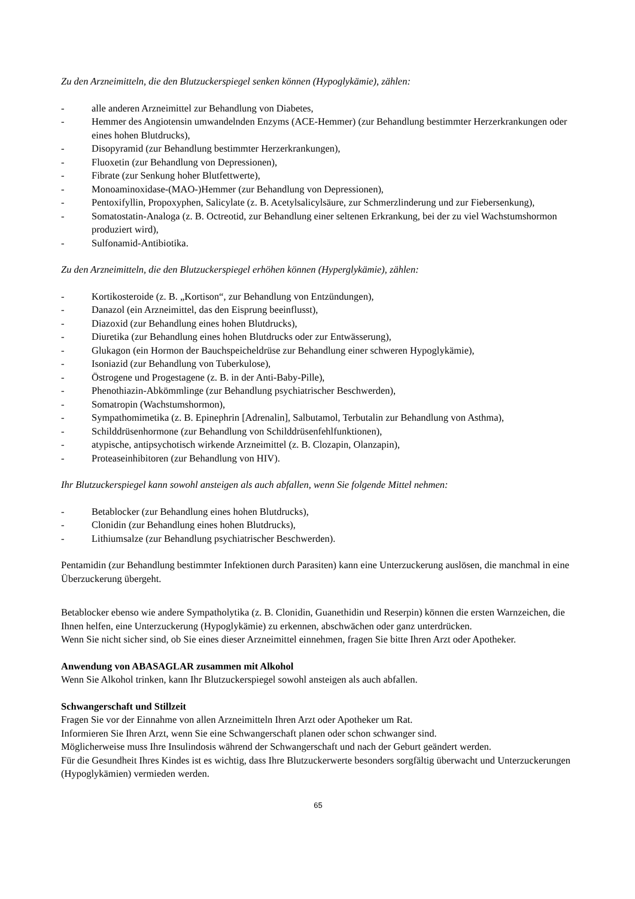Zu den Arzneimitteln, die den Blutzuckerspiegel senken können (Hypoglykämie), zählen:
- alle anderen Arzneimittel zur Behandlung von Diabetes,
- Hemmer des Angiotensin umwandelnden Enzyms (ACE-Hemmer) (zur Behandlung bestimmter Herzerkrankungen oder eines hohen Blutdrucks),
- Disopyramid (zur Behandlung bestimmter Herzerkrankungen),
- Fluoxetin (zur Behandlung von Depressionen),
- Fibrate (zur Senkung hoher Blutfettwerte),
- Monoaminoxidase-(MAO-)Hemmer (zur Behandlung von Depressionen),
- Pentoxifyllin, Propoxyphen, Salicylate (z. B. Acetylsalicylsäure, zur Schmerzlinderung und zur Fiebersenkung),
- Somatostatin-Analoga (z. B. Octreotid, zur Behandlung einer seltenen Erkrankung, bei der zu viel Wachstumshormon produziert wird),
- Sulfonamid-Antibiotika.
Zu den Arzneimitteln, die den Blutzuckerspiegel erhöhen können (Hyperglykämie), zählen:
- Kortikosteroide (z. B. „Kortison“, zur Behandlung von Entzündungen),
- Danazol (ein Arzneimittel, das den Eisprung beeinflusst),
- Diazoxid (zur Behandlung eines hohen Blutdrucks),
- Diuretika (zur Behandlung eines hohen Blutdrucks oder zur Entwässerung),
- Glukagon (ein Hormon der Bauchspeicheldrüse zur Behandlung einer schweren Hypoglykämie),
- Isoniazid (zur Behandlung von Tuberkulose),
- Östrogene und Progestagene (z. B. in der Anti-Baby-Pille),
- Phenothiazin-Abkömmlinge (zur Behandlung psychiatrischer Beschwerden),
- Somatropin (Wachstumshormon),
- Sympathomimetika (z. B. Epinephrin [Adrenalin], Salbutamol, Terbutalin zur Behandlung von Asthma),
- Schilddrüsenhormone (zur Behandlung von Schilddrüsenfehlfunktionen),
- atypische, antipsychotisch wirkende Arzneimittel (z. B. Clozapin, Olanzapin),
- Proteaseinhibitoren (zur Behandlung von HIV).
Ihr Blutzuckerspiegel kann sowohl ansteigen als auch abfallen, wenn Sie folgende Mittel nehmen:
- Betablocker (zur Behandlung eines hohen Blutdrucks),
- Clonidin (zur Behandlung eines hohen Blutdrucks),
- Lithiumsalze (zur Behandlung psychiatrischer Beschwerden).
Pentamidin (zur Behandlung bestimmter Infektionen durch Parasiten) kann eine Unterzuckerung auslösen, die manchmal in eine Überzuckerung übergeht.
Betablocker ebenso wie andere Sympatholytika (z. B. Clonidin, Guanethidin und Reserpin) können die ersten Warnzeichen, die Ihnen helfen, eine Unterzuckerung (Hypoglykämie) zu erkennen, abschwächen oder ganz unterdrücken.
Wenn Sie nicht sicher sind, ob Sie eines dieser Arzneimittel einnehmen, fragen Sie bitte Ihren Arzt oder Apotheker.
Anwendung von ABASAGLAR zusammen mit Alkohol
Wenn Sie Alkohol trinken, kann Ihr Blutzuckerspiegel sowohl ansteigen als auch abfallen.
Schwangerschaft und Stillzeit
Fragen Sie vor der Einnahme von allen Arzneimitteln Ihren Arzt oder Apotheker um Rat.
Informieren Sie Ihren Arzt, wenn Sie eine Schwangerschaft planen oder schon schwanger sind.
Möglicherweise muss Ihre Insulindosis während der Schwangerschaft und nach der Geburt geändert werden.
Für die Gesundheit Ihres Kindes ist es wichtig, dass Ihre Blutzuckerwerte besonders sorgfältig überwacht und Unterzuckerungen (Hypoglykämien) vermieden werden.
65